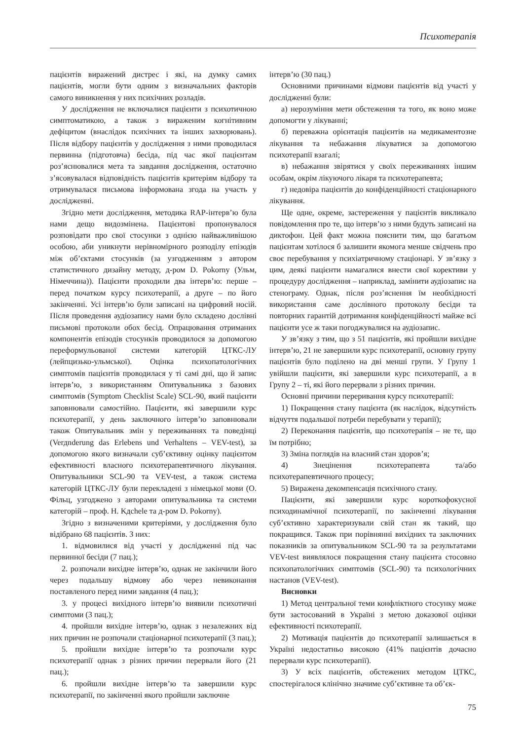Психотерапія
пацієнтів виражений дистрес і які, на думку самих пацієнтів, могли бути одним з визначальних факторів самого виникнення у них психічних розладів.
У дослідження не включалися пацієнти з психотичною симптоматикою, а також з вираженим когнітивним дефіцитом (внаслідок психічних та інших захворювань). Після відбору пацієнтів у дослідження з ними проводилася первинна (підготовча) бесіда, під час якої пацієнтам роз’яснювалися мета та завдання дослідження, остаточно з’ясовувалася відповідність пацієнтів критеріям відбору та отримувалася письмова інформована згода на участь у дослідженні.
Згідно мети дослідження, методика RAP-інтерв’ю була нами дещо видозмінена. Пацієнтові пропонувалося розповідати про свої стосунки з однією найважливішою особою, аби уникнути нерівномірного розподілу епізодів між об’єктами стосунків (за узгодженням з автором статистичного дизайну методу, д-ром D. Pokorny (Ульм, Німеччина)). Пацієнти проходили два інтерв’ю: перше – перед початком курсу психотерапії, а друге – по його закінченні. Усі інтерв’ю були записані на цифровий носій. Після проведення аудіозапису нами було складено дослівні письмові протоколи обох бесід. Опрацювання отриманих компонентів епізодів стосунків проводилося за допомогою переформульованої системи категорій ЦТКС-ЛУ (лейпцизько-ульмської). Оцінка психопатологічних симптомів пацієнтів проводилася у ті самі дні, що й запис інтерв’ю, з використанням Опитувальника з базових симптомів (Symptom Checklist Scale) SCL-90, який пацієнти заповнювали самостійно. Пацієнти, які завершили курс психотерапії, у день заключного інтерв’ю заповнювали також Опитувальник змін у переживаннях та поведінці (Verдnderung das Erlebens und Verhaltens – VEV-test), за допомогою якого визначали суб’єктивну оцінку пацієнтом ефективності власного психотерапевтичного лікування. Опитувальники SCL-90 та VEV-test, а також система категорій ЦТКС-ЛУ були перекладені з німецької мови (О. Фільц, узгоджено з авторами опитувальника та системи категорій – проф. H. Kдchele та д-ром D. Pokorny).
Згідно з визначеними критеріями, у дослідження було відібрано 68 пацієнтів. З них:
1. відмовилися від участі у дослідженні під час первинної бесіди (7 пац.);
2. розпочали вихідне інтерв’ю, однак не закінчили його через подальшу відмову або через невиконання поставленого перед ними завдання (4 пац.);
3. у процесі вихідного інтерв’ю виявили психотичні симптоми (3 пац.);
4. пройшли вихідне інтерв’ю, однак з незалежних від них причин не розпочали стаціонарної психотерапії (3 пац.);
5. пройшли вихідне інтерв’ю та розпочали курс психотерапії однак з різних причин перервали його (21 пац.);
6. пройшли вихідне інтерв’ю та завершили курс психотерапії, по закінченні якого пройшли заключне
інтерв’ю (30 пац.)
Основними причинами відмови пацієнтів від участі у дослідженні були:
а) нерозуміння мети обстеження та того, як воно може допомогти у лікуванні;
б) переважна орієнтація пацієнтів на медикаментозне лікування та небажання лікуватися за допомогою психотерапії взагалі;
в) небажання звірятися у своїх переживаннях іншим особам, окрім лікуючого лікаря та психотерапевта;
г) недовіра пацієнтів до конфіденційності стаціонарного лікування.
Ще одне, окреме, застереження у пацієнтів викликало повідомлення про те, що інтерв’ю з ними будуть записані на диктофон. Цей факт можна пояснити тим, що багатьом пацієнтам хотілося б залишити якомога менше свідчень про своє перебування у психіатричному стаціонарі. У зв’язку з цим, деякі пацієнти намагалися внести свої корективи у процедуру дослідження – наприклад, замінити аудіозапис на стенограму. Однак, після роз’яснення їм необхідності використання саме дослівного протоколу бесіди та повторних гарантій дотримання конфіденційності майже всі пацієнти усе ж таки погоджувалися на аудіозапис.
У зв’язку з тим, що з 51 пацієнтів, які пройшли вихідне інтерв’ю, 21 не завершили курс психотерапії, основну групу пацієнтів було поділено на дві менші групи. У Групу 1 увійшли пацієнти, які завершили курс психотерапії, а в Групу 2 – ті, які його перервали з різних причин.
Основні причини переривання курсу психотерапії:
1) Покращення стану пацієнта (як наслідок, відсутність відчуття подальшої потреби перебувати у терапії);
2) Переконання пацієнтів, що психотерапія – не те, що їм потрібно;
3) Зміна поглядів на власний стан здоров’я;
4) Знецінення психотерапевта та/або психотерапевтичного процесу;
5) Виражена декомпенсація психічного стану.
Пацієнти, які завершили курс короткофокусної психодинамічної психотерапії, по закінченні лікування суб’єктивно характеризували свій стан як такий, що покращився. Також при порівнянні вихідних та заключних показників за опитувальником SCL-90 та за результатами VEV-test виявлялося покращення стану пацієнта стосовно психопатологічних симптомів (SCL-90) та психологічних настанов (VEV-test).
Висновки
1) Метод центральної теми конфліктного стосунку може бути застосований в Україні з метою доказової оцінки ефективності психотерапії.
2) Мотивація пацієнтів до психотерапії залишається в Україні недостатньо високою (41% пацієнтів дочасно перервали курс психотерапії).
3) У всіх пацієнтів, обстежених методом ЦТКС, спостерігалося клінічно значиме суб’єктивне та об’єк-
75